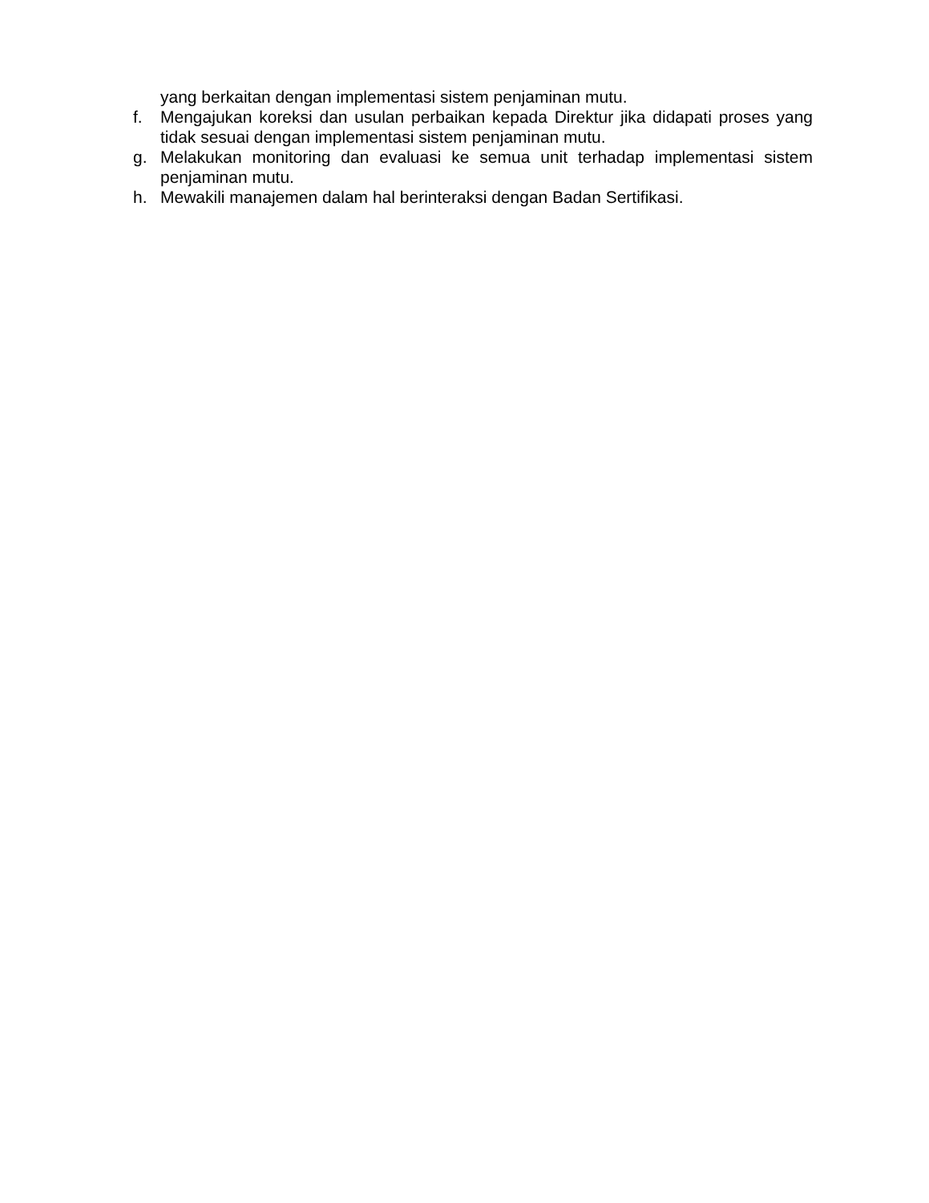yang berkaitan dengan implementasi sistem penjaminan mutu.
f. Mengajukan koreksi dan usulan perbaikan kepada Direktur jika didapati proses yang tidak sesuai dengan implementasi sistem penjaminan mutu.
g. Melakukan monitoring dan evaluasi ke semua unit terhadap implementasi sistem penjaminan mutu.
h. Mewakili manajemen dalam hal berinteraksi dengan Badan Sertifikasi.